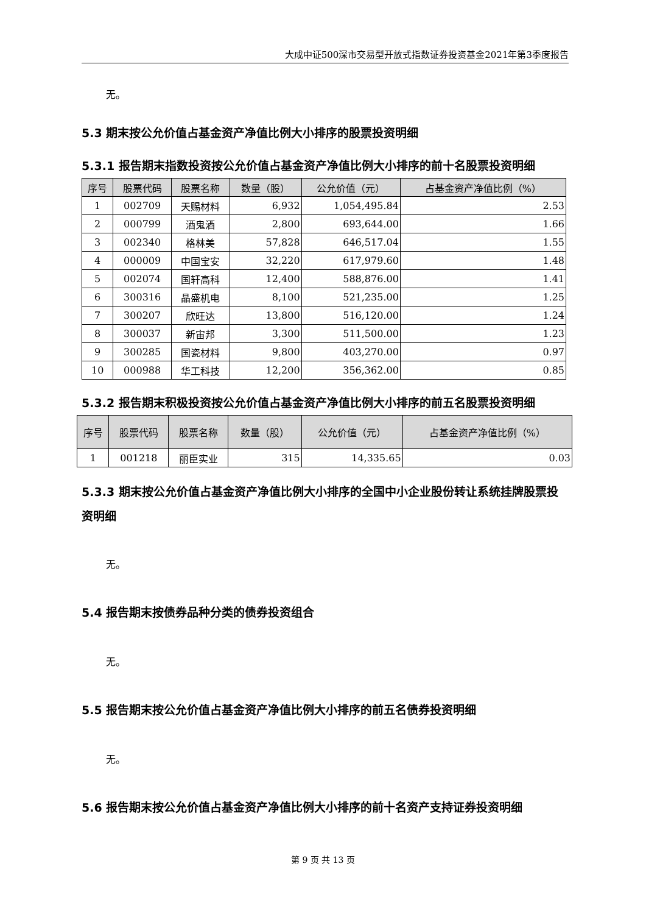大成中证500深市交易型开放式指数证券投资基金2021年第3季度报告
无。
5.3 期末按公允价值占基金资产净值比例大小排序的股票投资明细
5.3.1 报告期末指数投资按公允价值占基金资产净值比例大小排序的前十名股票投资明细
| 序号 | 股票代码 | 股票名称 | 数量（股） | 公允价值（元） | 占基金资产净值比例（%） |
| --- | --- | --- | --- | --- | --- |
| 1 | 002709 | 天赐材料 | 6,932 | 1,054,495.84 | 2.53 |
| 2 | 000799 | 酒鬼酒 | 2,800 | 693,644.00 | 1.66 |
| 3 | 002340 | 格林美 | 57,828 | 646,517.04 | 1.55 |
| 4 | 000009 | 中国宝安 | 32,220 | 617,979.60 | 1.48 |
| 5 | 002074 | 国轩高科 | 12,400 | 588,876.00 | 1.41 |
| 6 | 300316 | 晶盛机电 | 8,100 | 521,235.00 | 1.25 |
| 7 | 300207 | 欣旺达 | 13,800 | 516,120.00 | 1.24 |
| 8 | 300037 | 新宙邦 | 3,300 | 511,500.00 | 1.23 |
| 9 | 300285 | 国瓷材料 | 9,800 | 403,270.00 | 0.97 |
| 10 | 000988 | 华工科技 | 12,200 | 356,362.00 | 0.85 |
5.3.2 报告期末积极投资按公允价值占基金资产净值比例大小排序的前五名股票投资明细
| 序号 | 股票代码 | 股票名称 | 数量（股） | 公允价值（元） | 占基金资产净值比例（%） |
| --- | --- | --- | --- | --- | --- |
| 1 | 001218 | 丽臣实业 | 315 | 14,335.65 | 0.03 |
5.3.3 期末按公允价值占基金资产净值比例大小排序的全国中小企业股份转让系统挂牌股票投资明细
无。
5.4 报告期末按债券品种分类的债券投资组合
无。
5.5 报告期末按公允价值占基金资产净值比例大小排序的前五名债券投资明细
无。
5.6 报告期末按公允价值占基金资产净值比例大小排序的前十名资产支持证券投资明细
第 9 页 共 13 页